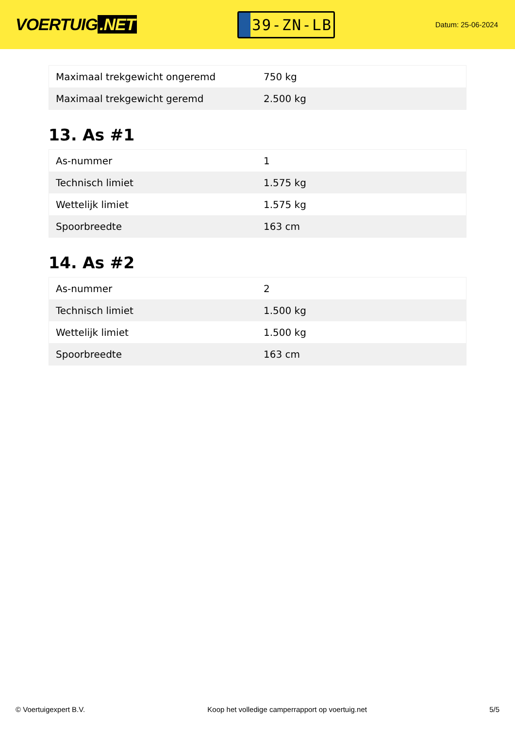VOERTUIG.NET
39-ZN-LB
Datum: 25-06-2024
| Maximaal trekgewicht ongeremd | 750 kg |
| Maximaal trekgewicht geremd | 2.500 kg |
13. As #1
| As-nummer | 1 |
| Technisch limiet | 1.575 kg |
| Wettelijk limiet | 1.575 kg |
| Spoorbreedte | 163 cm |
14. As #2
| As-nummer | 2 |
| Technisch limiet | 1.500 kg |
| Wettelijk limiet | 1.500 kg |
| Spoorbreedte | 163 cm |
© Voertuigexpert B.V. Koop het volledige camperrapport op voertuig.net 5/5